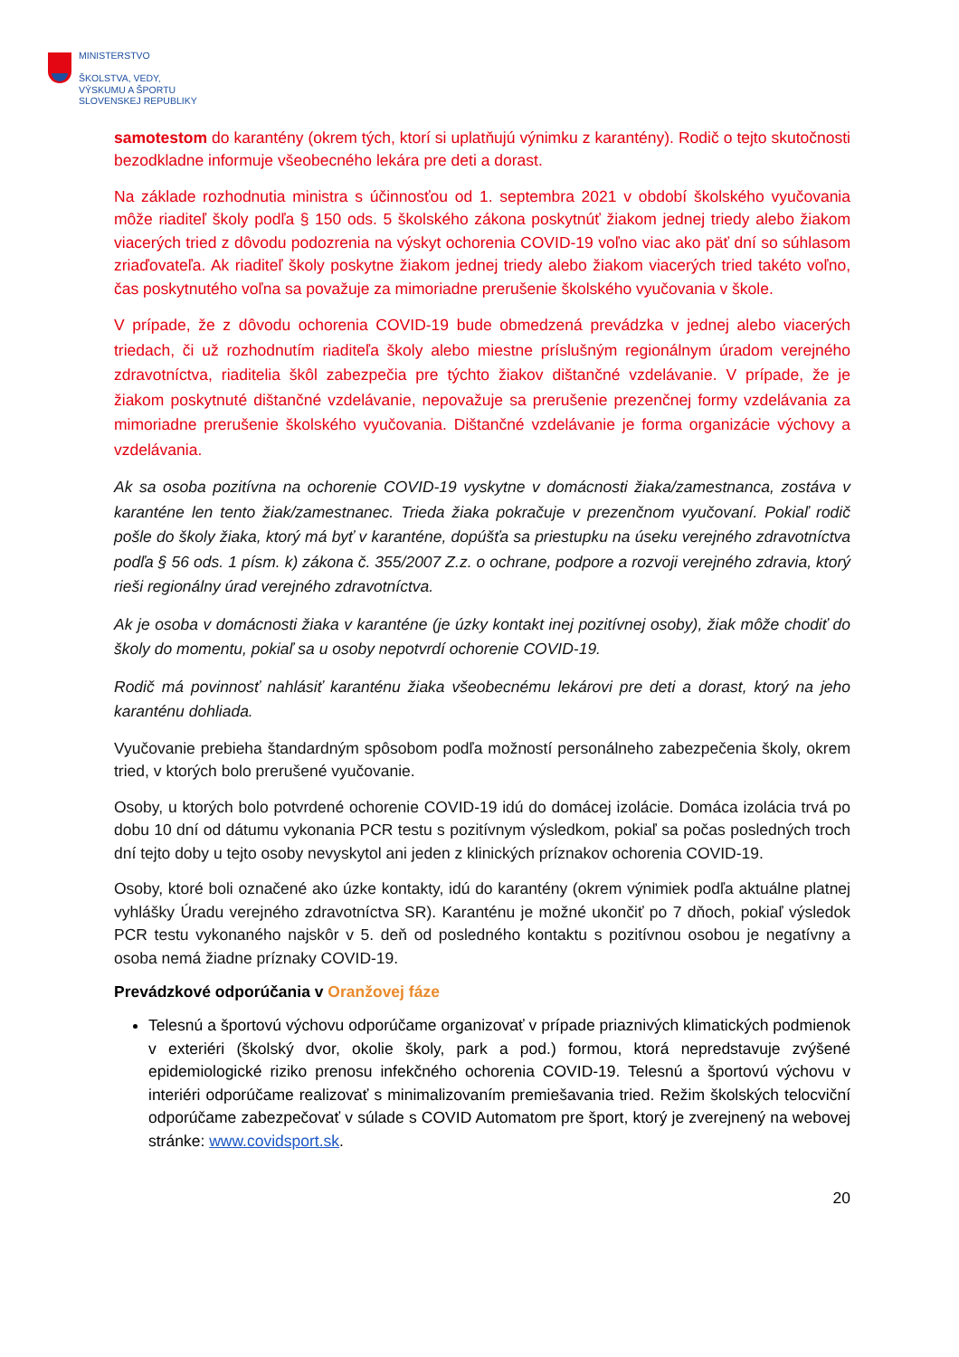MINISTERSTVO
ŠKOLSTVA, VEDY,
VÝSKUMU A ŠPORTU
SLOVENSKEJ REPUBLIKY
samotestom do karantény (okrem tých, ktorí si uplatňujú výnimku z karantény). Rodič o tejto skutočnosti bezodkladne informuje všeobecného lekára pre deti a dorast.
Na základe rozhodnutia ministra s účinnosťou od 1. septembra 2021 v období školského vyučovania môže riaditeľ školy podľa § 150 ods. 5 školského zákona poskytnúť žiakom jednej triedy alebo žiakom viacerých tried z dôvodu podozrenia na výskyt ochorenia COVID-19 voľno viac ako päť dní so súhlasom zriaďovateľa. Ak riaditeľ školy poskytne žiakom jednej triedy alebo žiakom viacerých tried takéto voľno, čas poskytnutého voľna sa považuje za mimoriadne prerušenie školského vyučovania v škole.
V prípade, že z dôvodu ochorenia COVID-19 bude obmedzená prevádzka v jednej alebo viacerých triedach, či už rozhodnutím riaditeľa školy alebo miestne príslušným regionálnym úradom verejného zdravotníctva, riaditelia škôl zabezpečia pre týchto žiakov dištančné vzdelávanie. V prípade, že je žiakom poskytnuté dištančné vzdelávanie, nepovažuje sa prerušenie prezenčnej formy vzdelávania za mimoriadne prerušenie školského vyučovania. Dištančné vzdelávanie je forma organizácie výchovy a vzdelávania.
Ak sa osoba pozitívna na ochorenie COVID-19 vyskytne v domácnosti žiaka/zamestnanca, zostáva v karanténe len tento žiak/zamestnanec. Trieda žiaka pokračuje v prezenčnom vyučovaní. Pokiaľ rodič pošle do školy žiaka, ktorý má byť v karanténe, dopúšťa sa priestupku na úseku verejného zdravotníctva podľa § 56 ods. 1 písm. k) zákona č. 355/2007 Z.z. o ochrane, podpore a rozvoji verejného zdravia, ktorý rieši regionálny úrad verejného zdravotníctva.
Ak je osoba v domácnosti žiaka v karanténe (je úzky kontakt inej pozitívnej osoby), žiak môže chodiť do školy do momentu, pokiaľ sa u osoby nepotvrdí ochorenie COVID-19.
Rodič má povinnosť nahlásiť karanténu žiaka všeobecnému lekárovi pre deti a dorast, ktorý na jeho karanténu dohliada.
Vyučovanie prebieha štandardným spôsobom podľa možností personálneho zabezpečenia školy, okrem tried, v ktorých bolo prerušené vyučovanie.
Osoby, u ktorých bolo potvrdené ochorenie COVID-19 idú do domácej izolácie. Domáca izolácia trvá po dobu 10 dní od dátumu vykonania PCR testu s pozitívnym výsledkom, pokiaľ sa počas posledných troch dní tejto doby u tejto osoby nevyskytol ani jeden z klinických príznakov ochorenia COVID-19.
Osoby, ktoré boli označené ako úzke kontakty, idú do karantény (okrem výnimiek podľa aktuálne platnej vyhlášky Úradu verejného zdravotníctva SR). Karanténu je možné ukončiť po 7 dňoch, pokiaľ výsledok PCR testu vykonaného najskôr v 5. deň od posledného kontaktu s pozitívnou osobou je negatívny a osoba nemá žiadne príznaky COVID-19.
Prevádzkové odporúčania v Oranžovej fáze
Telesnú a športovú výchovu odporúčame organizovať v prípade priaznivých klimatických podmienok v exteriéri (školský dvor, okolie školy, park a pod.) formou, ktorá nepredstavuje zvýšené epidemiologické riziko prenosu infekčného ochorenia COVID-19. Telesnú a športovú výchovu v interiéri odporúčame realizovať s minimalizovaním premiešavania tried. Režim školských telocviční odporúčame zabezpečovať v súlade s COVID Automatom pre šport, ktorý je zverejnený na webovej stránke: www.covidsport.sk.
20